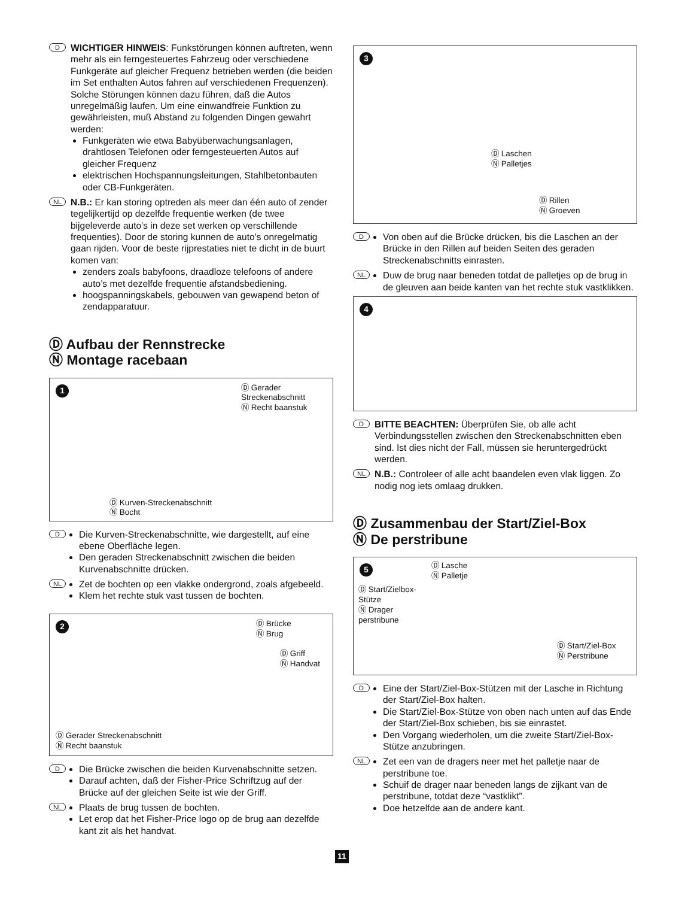D
WICHTIGER HINWEIS: Funkstörungen können auftreten, wenn mehr als ein ferngesteuertes Fahrzeug oder verschiedene Funkgeräte auf gleicher Frequenz betrieben werden (die beiden im Set enthalten Autos fahren auf verschiedenen Frequenzen). Solche Störungen können dazu führen, daß die Autos unregelmäßig laufen. Um eine einwandfreie Funktion zu gewährleisten, muß Abstand zu folgenden Dingen gewahrt werden:
Funkgeräten wie etwa Babyüberwachungsanlagen, drahtlosen Telefonen oder ferngesteuerten Autos auf gleicher Frequenz
elektrischen Hochspannungsleitungen, Stahlbetonbauten oder CB-Funkgeräten.
NL
N.B.: Er kan storing optreden als meer dan één auto of zender tegelijkertijd op dezelfde frequentie werken (de twee bijgeleverde auto’s in deze set werken op verschillende frequenties). Door de storing kunnen de auto’s onregelmatig gaan rijden. Voor de beste rijprestaties niet te dicht in de buurt komen van:
zenders zoals babyfoons, draadloze telefoons of andere auto’s met dezelfde frequentie afstandsbediening.
hoogspanningskabels, gebouwen van gewapend beton of zendapparatuur.
Ⓓ Aufbau der Rennstrecke
Ⓝ Montage racebaan
1
Ⓓ Gerader
Streckenabschnitt
Ⓝ Recht baanstuk
Ⓓ Kurven-Streckenabschnitt
Ⓝ Bocht
D
Die Kurven-Streckenabschnitte, wie dargestellt, auf eine ebene Oberfläche legen.
Den geraden Streckenabschnitt zwischen die beiden Kurvenabschnitte drücken.
NL
Zet de bochten op een vlakke ondergrond, zoals afgebeeld.
Klem het rechte stuk vast tussen de bochten.
2
Ⓓ Brücke
Ⓝ Brug
Ⓓ Griff
Ⓝ Handvat
Ⓓ Gerader Streckenabschnitt
Ⓝ Recht baanstuk
D
Die Brücke zwischen die beiden Kurvenabschnitte setzen.
Darauf achten, daß der Fisher-Price Schriftzug auf der Brücke auf der gleichen Seite ist wie der Griff.
NL
Plaats de brug tussen de bochten.
Let erop dat het Fisher-Price logo op de brug aan dezelfde kant zit als het handvat.
3
Ⓓ Laschen
Ⓝ Palletjes
Ⓓ Rillen
Ⓝ Groeven
D
Von oben auf die Brücke drücken, bis die Laschen an der Brücke in den Rillen auf beiden Seiten des geraden Streckenabschnitts einrasten.
NL
Duw de brug naar beneden totdat de palletjes op de brug in de gleuven aan beide kanten van het rechte stuk vastklikken.
4
D
BITTE BEACHTEN: Überprüfen Sie, ob alle acht Verbindungsstellen zwischen den Streckenabschnitten eben sind. Ist dies nicht der Fall, müssen sie heruntergedrückt werden.
NL
N.B.: Controleer of alle acht baandelen even vlak liggen. Zo nodig nog iets omlaag drukken.
Ⓓ Zusammenbau der Start/Ziel-Box
Ⓝ De perstribune
5
Ⓓ Lasche
Ⓝ Palletje
Ⓓ Start/Zielbox-
Stütze
Ⓝ Drager
perstribune
Ⓓ Start/Ziel-Box
Ⓝ Perstribune
D
Eine der Start/Ziel-Box-Stützen mit der Lasche in Richtung der Start/Ziel-Box halten.
Die Start/Ziel-Box-Stütze von oben nach unten auf das Ende der Start/Ziel-Box schieben, bis sie einrastet.
Den Vorgang wiederholen, um die zweite Start/Ziel-Box-Stütze anzubringen.
NL
Zet een van de dragers neer met het palletje naar de perstribune toe.
Schuif de drager naar beneden langs de zijkant van de perstribune, totdat deze “vastklikt”.
Doe hetzelfde aan de andere kant.
11